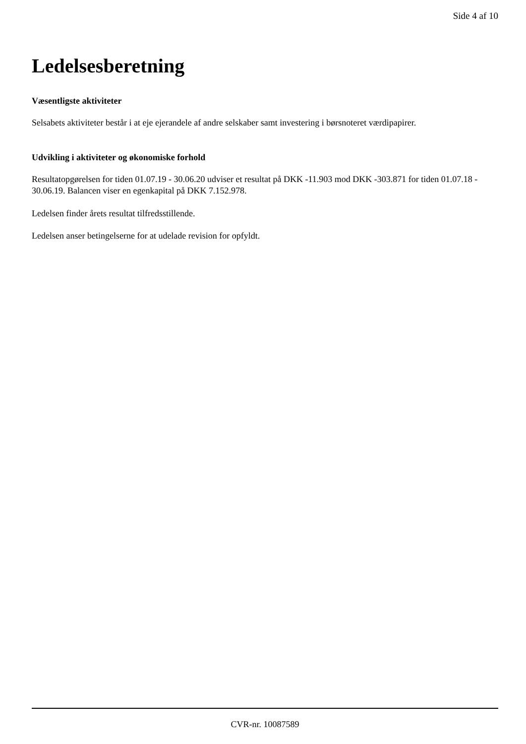Side 4 af 10
Ledelsesberetning
Væsentligste aktiviteter
Selsabets aktiviteter består i at eje ejerandele af andre selskaber samt investering i børsnoteret værdipapirer.
Udvikling i aktiviteter og økonomiske forhold
Resultatopgørelsen for tiden 01.07.19 - 30.06.20 udviser et resultat på DKK -11.903 mod DKK -303.871 for tiden 01.07.18 - 30.06.19. Balancen viser en egenkapital på DKK 7.152.978.
Ledelsen finder årets resultat tilfredsstillende.
Ledelsen anser betingelserne for at udelade revision for opfyldt.
CVR-nr. 10087589